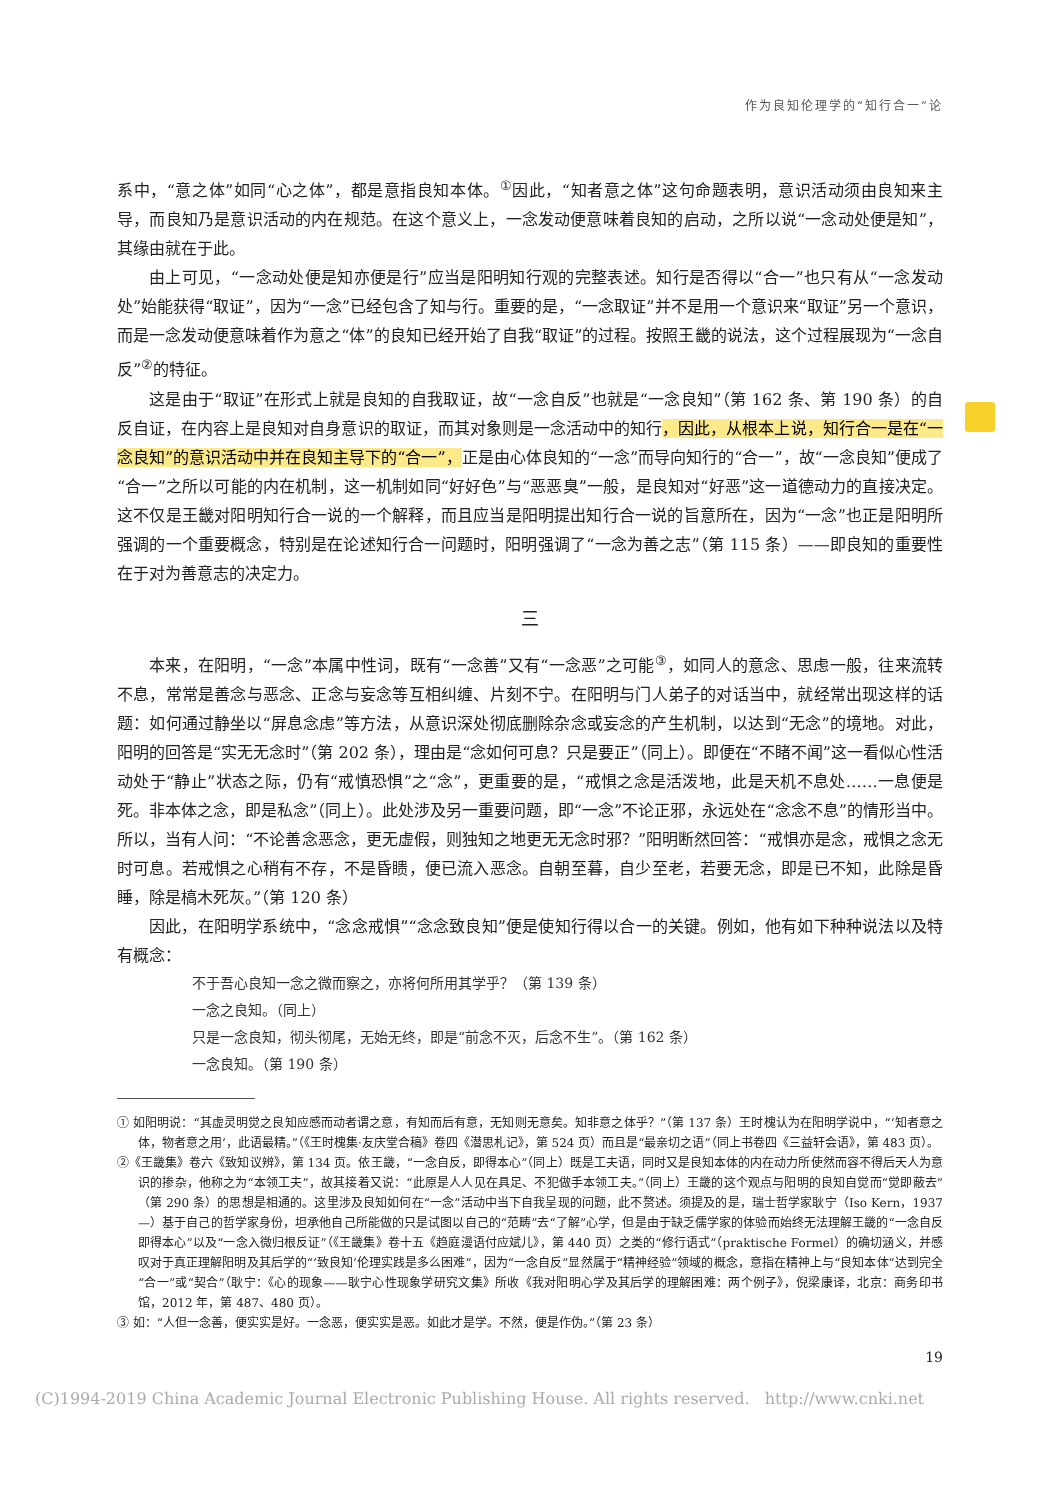作为良知伦理学的“知行合一”论
系中，“意之体”如同“心之体”，都是意指良知本体。<sup>①</sup>因此，“知者意之体”这句命题表明，意识活动须由良知来主导，而良知乃是意识活动的内在规范。在这个意义上，一念发动便意味着良知的启动，之所以说“一念动处便是知”，其缘由就在于此。
由上可见，“一念动处便是知亦便是行”应当是阳明知行观的完整表述。知行是否得以“合一”也只有从“一念发动处”始能获得“取证”，因为“一念”已经包含了知与行。重要的是，“一念取证”并不是用一个意识来“取证”另一个意识，而是一念发动便意味着作为意之“体”的良知已经开始了自我“取证”的过程。按照王畿的说法，这个过程展现为“一念自反”<sup>②</sup>的特征。
这是由于“取证”在形式上就是良知的自我取证，故“一念自反”也就是“一念良知”（第 162 条、第 190 条）的自反自证，在内容上是良知对自身意识的取证，而其对象则是一念活动中的知行，因此，从根本上说，知行合一是在“一念良知”的意识活动中并在良知主导下的“合一”，正是由心体良知的“一念”而导向知行的“合一”，故“一念良知”便成了“合一”之所以可能的内在机制，这一机制如同“好好色”与“恶恶臭”一般，是良知对“好恶”这一道德动力的直接决定。这不仅是王畿对阳明知行合一说的一个解释，而且应当是阳明提出知行合一说的旨意所在，因为“一念”也正是阳明所强调的一个重要概念，特别是在论述知行合一问题时，阳明强调了“一念为善之志”（第 115 条）——即良知的重要性在于对为善意志的决定力。
三
本来，在阳明，“一念”本属中性词，既有“一念善”又有“一念恶”之可能<sup>③</sup>，如同人的意念、思虑一般，往来流转不息，常常是善念与恶念、正念与妄念等互相纠缠、片刻不宁。在阳明与门人弟子的对话当中，就经常出现这样的话题：如何通过静坐以“屏息念虑”等方法，从意识深处彻底删除杂念或妄念的产生机制，以达到“无念”的境地。对此，阳明的回答是“实无无念时”（第 202 条），理由是“念如何可息？只是要正”（同上）。即便在“不睹不闻”这一看似心性活动处于“静止”状态之际，仍有“戒慎恐惧”之“念”，更重要的是，“戒惧之念是活泼地，此是天机不息处……一息便是死。非本体之念，即是私念”（同上）。此处涉及另一重要问题，即“一念”不论正邪，永远处在“念念不息”的情形当中。所以，当有人问：“不论善念恶念，更无虚假，则独知之地更无无念时邪？”阳明断然回答：“戒惧亦是念，戒惧之念无时可息。若戒惧之心稍有不存，不是昏瞆，便已流入恶念。自朝至暮，自少至老，若要无念，即是已不知，此除是昏睡，除是槁木死灰。”（第 120 条）
因此，在阳明学系统中，“念念戒惧”“念念致良知”便是使知行得以合一的关键。例如，他有如下种种说法以及特有概念：
不于吾心良知一念之微而察之，亦将何所用其学乎？（第 139 条）
一念之良知。（同上）
只是一念良知，彻头彻尾，无始无终，即是“前念不灭，后念不生”。（第 162 条）
一念良知。（第 190 条）
① 如阳明说：“其虚灵明觉之良知应感而动者谓之意，有知而后有意，无知则无意矣。知非意之体乎？”（第 137 条）王时槐认为在阳明学说中，“‘知者意之体，物者意之用’，此语最精。”（《王时槐集·友庆堂合稿》卷四《潜思札记》，第 524 页）而且是“最亲切之语”（同上书卷四《三益轩会语》，第 483 页）。
②《王畿集》卷六《致知议辨》，第 134 页。依王畿，“一念自反，即得本心”（同上）既是工夫语，同时又是良知本体的内在动力所使然而容不得后天人为意识的掺杂，他称之为“本领工夫”，故其接着又说：“此原是人人见在具足、不犯做手本领工夫。”（同上）王畿的这个观点与阳明的良知自觉而“觉即蔽去”（第 290 条）的思想是相通的。这里涉及良知如何在“一念”活动中当下自我呈现的问题，此不赘述。须提及的是，瑞士哲学家耿宁（Iso Kern，1937—）基于自己的哲学家身份，坦承他自己所能做的只是试图以自己的“范畴”去“了解”心学，但是由于缺乏儒学家的体验而始终无法理解王畿的“一念自反即得本心”以及“一念入微归根反证”（《王畿集》卷十五《趋庭漫语付应斌儿》，第 440 页）之类的“修行语式”（praktische Formel）的确切涵义，并感叹对于真正理解阳明及其后学的“‘致良知’伦理实践是多么困难”，因为“一念自反”显然属于“精神经验”领域的概念，意指在精神上与“良知本体”达到完全“合一”或“契合”（耿宁：《心的现象——耿宁心性现象学研究文集》所收《我对阳明心学及其后学的理解困难：两个例子》，倪梁康译，北京：商务印书馆，2012 年，第 487、480 页）。
③ 如：“人但一念善，便实实是好。一念恶，便实实是恶。如此才是学。不然，便是作伪。”（第 23 条）
19
(C)1994-2019 China Academic Journal Electronic Publishing House. All rights reserved. http://www.cnki.net